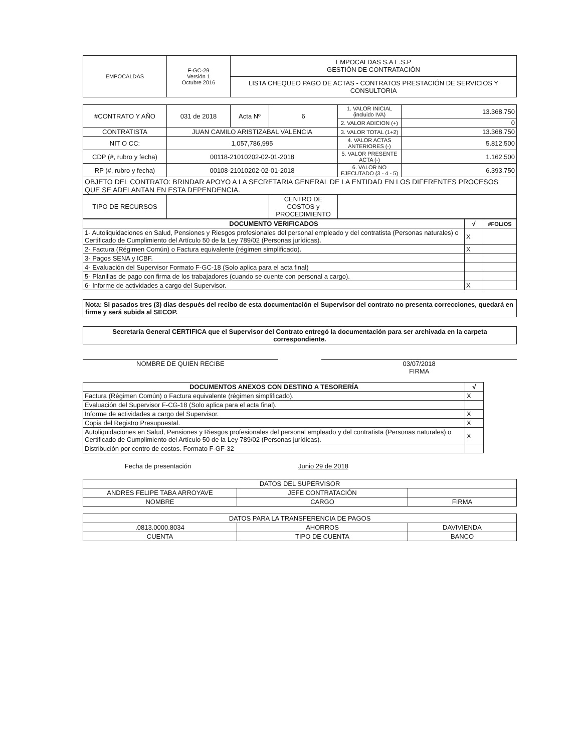| EMPOCALDAS | F-GC-29 Versión 1 Octubre 2016 | EMPOCALDAS S.A E.S.P GESTIÓN DE CONTRATACIÓN |
| | | LISTA CHEQUEO PAGO DE ACTAS - CONTRATOS PRESTACIÓN DE SERVICIOS Y CONSULTORIA |
| #CONTRATO Y AÑO | 031 de 2018 | Acta Nº | 6 | 1. VALOR INICIAL (incluido IVA) | 13.368.750 |
| | | | | 2. VALOR ADICION (+) | 0 |
| CONTRATISTA | JUAN CAMILO ARISTIZABAL VALENCIA | | | 3. VALOR TOTAL (1+2) | 13.368.750 |
| NIT O CC: | 1,057,786,995 | | | 4. VALOR ACTAS ANTERIORES (-) | 5.812.500 |
| CDP (#, rubro y fecha) | 00118-21010202-02-01-2018 | | | 5. VALOR PRESENTE ACTA (-) | 1.162.500 |
| RP (#, rubro y fecha) | 00108-21010202-02-01-2018 | | | 6. VALOR NO EJECUTADO (3 - 4 - 5) | 6.393.750 |
| OBJETO DEL CONTRATO: BRINDAR APOYO A LA SECRETARIA GENERAL DE LA ENTIDAD EN LOS DIFERENTES PROCESOS QUE SE ADELANTAN EN ESTA DEPENDENCIA. | | | | | |
| TIPO DE RECURSOS | | | CENTRO DE COSTOS y PROCEDIMIENTO | | |
| DOCUMENTO VERIFICADOS | √ | #FOLIOS |
| --- | --- | --- |
| 1- Autoliquidaciones en Salud, Pensiones y Riesgos profesionales del personal empleado y del contratista (Personas naturales) o Certificado de Cumplimiento del Artículo 50 de la Ley 789/02 (Personas jurídicas). | X | |
| 2- Factura (Régimen Común) o Factura equivalente (régimen simplificado). | X | |
| 3- Pagos SENA y ICBF. | | |
| 4- Evaluación del Supervisor Formato F-GC-18 (Solo aplica para el acta final) | | |
| 5- Planillas de pago con firma de los trabajadores (cuando se cuente con personal a cargo). | | |
| 6- Informe de actividades a cargo del Supervisor. | X | |
Nota: Si pasados tres (3) días después del recibo de esta documentación el Supervisor del contrato no presenta correcciones, quedará en firme y será subida al SECOP.
Secretaría General CERTIFICA que el Supervisor del Contrato entregó la documentación para ser archivada en la carpeta correspondiente.
NOMBRE DE QUIEN RECIBE 03/07/2018
FIRMA
| DOCUMENTOS ANEXOS CON DESTINO A TESORERÍA | √ |
| --- | --- |
| Factura (Régimen Común) o Factura equivalente (régimen simplificado). | X |
| Evaluación del Supervisor F-CG-18 (Solo aplica para el acta final). | |
| Informe de actividades a cargo del Supervisor. | X |
| Copia del Registro Presupuestal. | X |
| Autoliquidaciones en Salud, Pensiones y Riesgos profesionales del personal empleado y del contratista (Personas naturales) o Certificado de Cumplimiento del Artículo 50 de la Ley 789/02 (Personas jurídicas). | X |
| Distribución por centro de costos. Formato F-GF-32 | |
Fecha de presentación Junio 29 de 2018
| DATOS DEL SUPERVISOR | | |
| ANDRES FELIPE TABA ARROYAVE | JEFE CONTRATACIÓN | |
| NOMBRE | CARGO | FIRMA |
| DATOS PARA LA TRANSFERENCIA DE PAGOS | | |
| .0813.0000.8034 | AHORROS | DAVIVIENDA |
| CUENTA | TIPO DE CUENTA | BANCO |